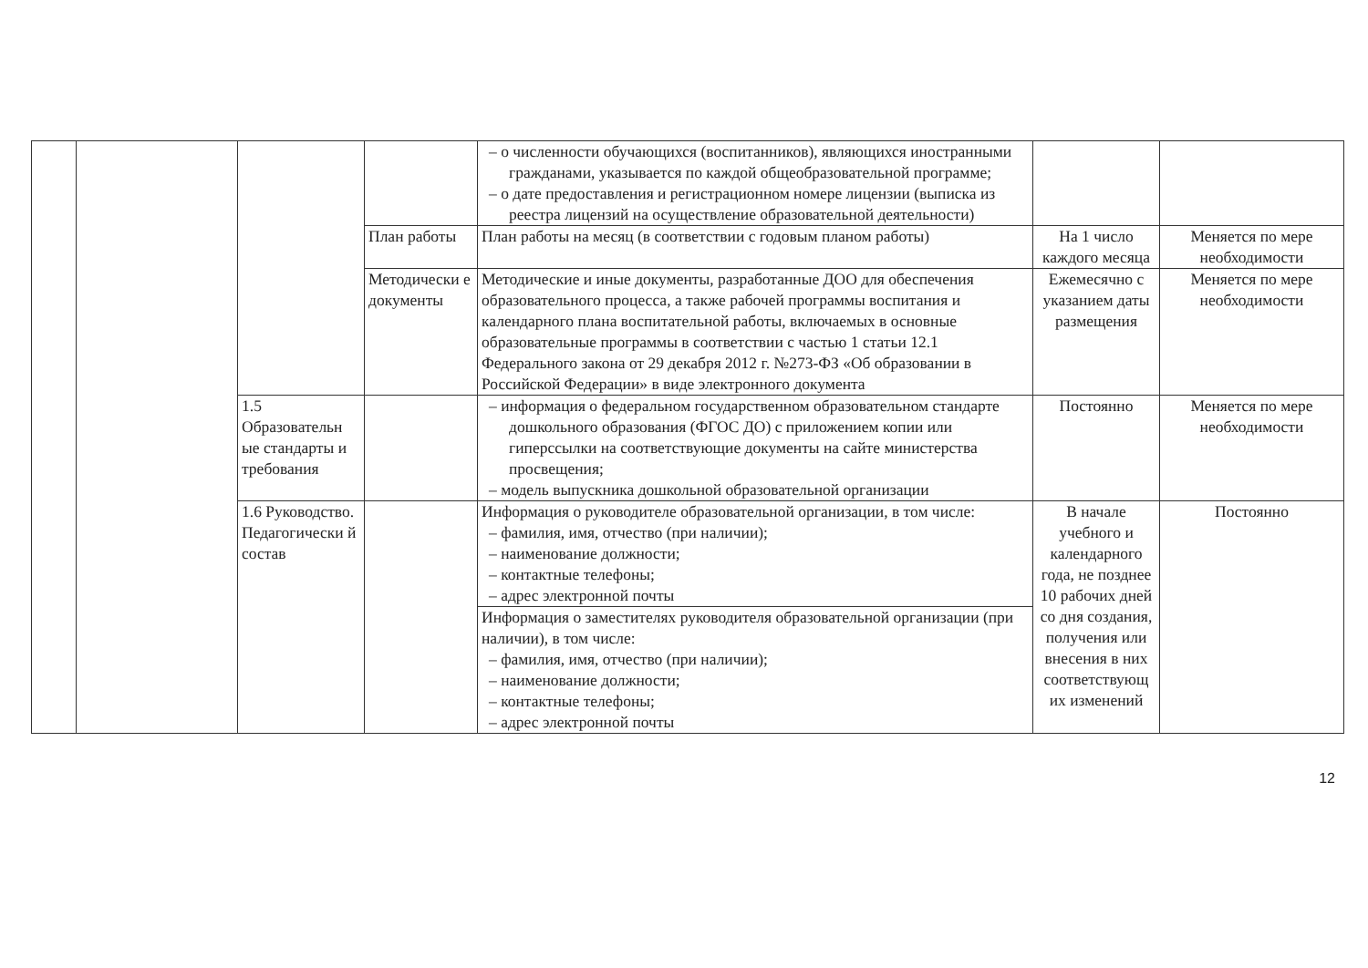| | | | | – о численности обучающихся (воспитанников), являющихся иностранными гражданами, указывается по каждой общеобразовательной программе; – о дате предоставления и регистрационном номере лицензии (выписка из реестра лицензий на осуществление образовательной деятельности) | | |
| | | | План работы | План работы на месяц (в соответствии с годовым планом работы) | На 1 число каждого месяца | Меняется по мере необходимости |
| | | | Методически е документы | Методические и иные документы, разработанные ДОО для обеспечения образовательного процесса, а также рабочей программы воспитания и календарного плана воспитательной работы, включаемых в основные образовательные программы в соответствии с частью 1 статьи 12.1 Федерального закона от 29 декабря 2012 г. №273-ФЗ «Об образовании в Российской Федерации» в виде электронного документа | Ежемесячно с указанием даты размещения | Меняется по мере необходимости |
| | | 1.5 Образовательн ые стандарты и требования | | – информация о федеральном государственном образовательном стандарте дошкольного образования (ФГОС ДО) с приложением копии или гиперссылки на соответствующие документы на сайте министерства просвещения; – модель выпускника дошкольной образовательной организации | Постоянно | Меняется по мере необходимости |
| | | 1.6 Руководство. Педагогически й состав | | Информация о руководителе образовательной организации, в том числе: – фамилия, имя, отчество (при наличии); – наименование должности; – контактные телефоны; – адрес электронной почты | В начале учебного и календарного года, не позднее 10 рабочих дней со дня создания, получения или внесения в них соответствующ их изменений | Постоянно |
| | | | | Информация о заместителях руководителя образовательной организации (при наличии), в том числе: – фамилия, имя, отчество (при наличии); – наименование должности; – контактные телефоны; – адрес электронной почты | | |
12